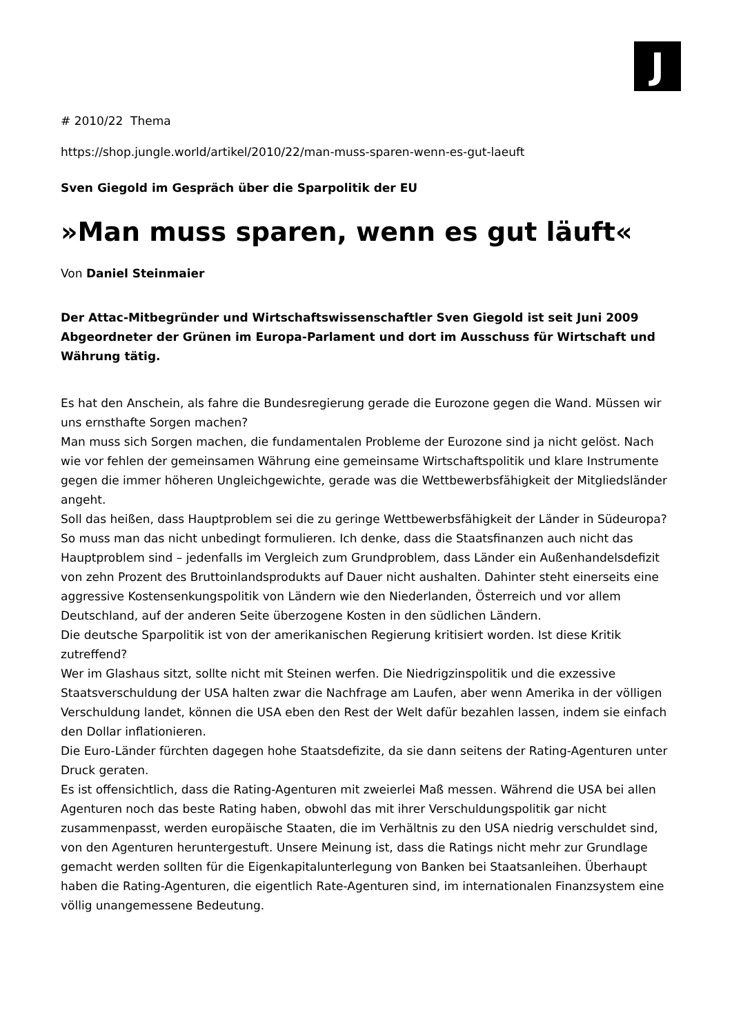J
# 2010/22 Thema
https://shop.jungle.world/artikel/2010/22/man-muss-sparen-wenn-es-gut-laeuft
Sven Giegold im Gespräch über die Sparpolitik der EU
»Man muss sparen, wenn es gut läuft«
Von Daniel Steinmaier
Der Attac-Mitbegründer und Wirtschaftswissenschaftler Sven Giegold ist seit Juni 2009 Abgeordneter der Grünen im Europa-Parlament und dort im Ausschuss für Wirtschaft und Währung tätig.
Es hat den Anschein, als fahre die Bundesregierung gerade die Eurozone gegen die Wand. Müssen wir uns ernsthafte Sorgen machen?
Man muss sich Sorgen machen, die fundamentalen Probleme der Eurozone sind ja nicht gelöst. Nach wie vor fehlen der gemeinsamen Währung eine gemeinsame Wirtschaftspolitik und klare Instrumente gegen die immer höheren Ungleichgewichte, gerade was die Wettbewerbsfähigkeit der Mitgliedsländer angeht.
Soll das heißen, dass Hauptproblem sei die zu geringe Wettbewerbsfähigkeit der Länder in Südeuropa?
So muss man das nicht unbedingt formulieren. Ich denke, dass die Staatsfinanzen auch nicht das Hauptproblem sind – jedenfalls im Vergleich zum Grundproblem, dass Länder ein Außenhandelsdefizit von zehn Prozent des Bruttoinlandsprodukts auf Dauer nicht aushalten. Dahinter steht einerseits eine aggressive Kostensenkungspolitik von Ländern wie den Niederlanden, Österreich und vor allem Deutschland, auf der anderen Seite überzogene Kosten in den südlichen Ländern.
Die deutsche Sparpolitik ist von der amerikanischen Regierung kritisiert worden. Ist diese Kritik zutreffend?
Wer im Glashaus sitzt, sollte nicht mit Steinen werfen. Die Niedrigzinspolitik und die exzessive Staatsverschuldung der USA halten zwar die Nachfrage am Laufen, aber wenn Amerika in der völligen Verschuldung landet, können die USA eben den Rest der Welt dafür bezahlen lassen, indem sie einfach den Dollar inflationieren.
Die Euro-Länder fürchten dagegen hohe Staatsdefizite, da sie dann seitens der Rating-Agenturen unter Druck geraten.
Es ist offensichtlich, dass die Rating-Agenturen mit zweierlei Maß messen. Während die USA bei allen Agenturen noch das beste Rating haben, obwohl das mit ihrer Verschuldungspolitik gar nicht zusammenpasst, werden europäische Staaten, die im Verhältnis zu den USA niedrig verschuldet sind, von den Agenturen heruntergestuft. Unsere Meinung ist, dass die Ratings nicht mehr zur Grundlage gemacht werden sollten für die Eigenkapitalunterlegung von Banken bei Staatsanleihen. Überhaupt haben die Rating-Agenturen, die eigentlich Rate-Agenturen sind, im internationalen Finanzsystem eine völlig unangemessene Bedeutung.